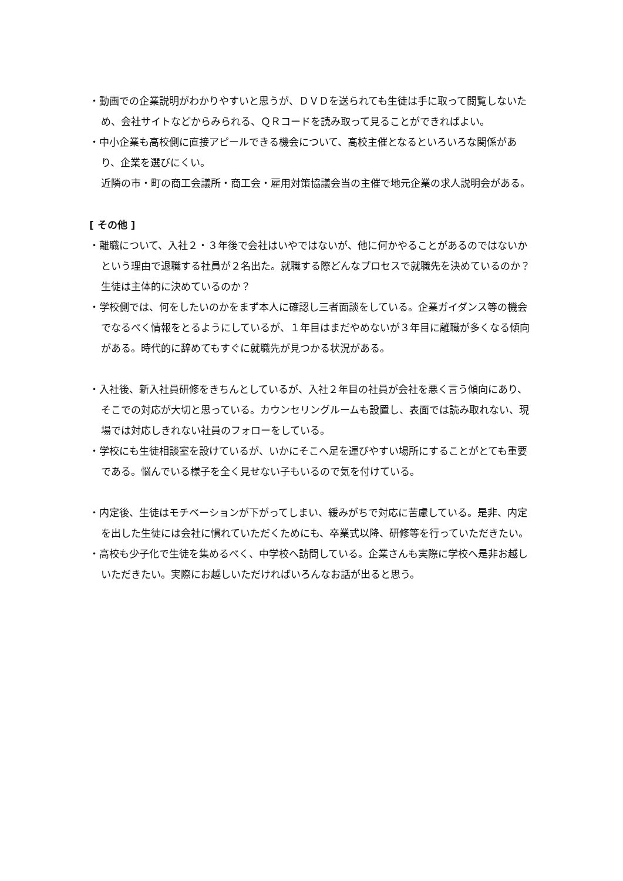・動画での企業説明がわかりやすいと思うが、ＤＶＤを送られても生徒は手に取って閲覧しないため、会社サイトなどからみられる、ＱＲコードを読み取って見ることができればよい。
・中小企業も高校側に直接アピールできる機会について、高校主催となるといろいろな関係があり、企業を選びにくい。
近隣の市・町の商工会議所・商工会・雇用対策協議会当の主催で地元企業の求人説明会がある。
[ その他 ]
・離職について、入社２・３年後で会社はいやではないが、他に何かやることがあるのではないかという理由で退職する社員が２名出た。就職する際どんなプロセスで就職先を決めているのか？生徒は主体的に決めているのか？
・学校側では、何をしたいのかをまず本人に確認し三者面談をしている。企業ガイダンス等の機会でなるべく情報をとるようにしているが、１年目はまだやめないが３年目に離職が多くなる傾向がある。時代的に辞めてもすぐに就職先が見つかる状況がある。
・入社後、新入社員研修をきちんとしているが、入社２年目の社員が会社を悪く言う傾向にあり、そこでの対応が大切と思っている。カウンセリングルームも設置し、表面では読み取れない、現場では対応しきれない社員のフォローをしている。
・学校にも生徒相談室を設けているが、いかにそこへ足を運びやすい場所にすることがとても重要である。悩んでいる様子を全く見せない子もいるので気を付けている。
・内定後、生徒はモチベーションが下がってしまい、緩みがちで対応に苦慮している。是非、内定を出した生徒には会社に慣れていただくためにも、卒業式以降、研修等を行っていただきたい。
・高校も少子化で生徒を集めるべく、中学校へ訪問している。企業さんも実際に学校へ是非お越しいただきたい。実際にお越しいただければいろんなお話が出ると思う。